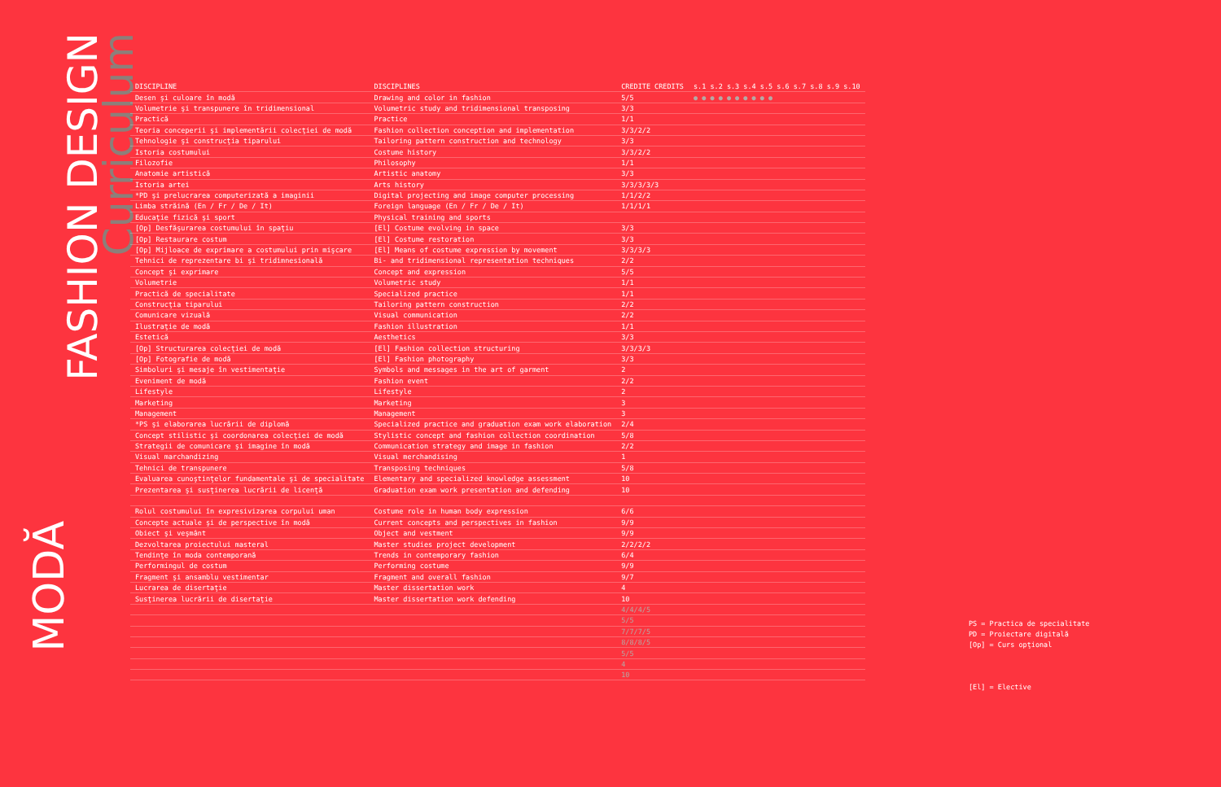FASHION DESIGN
Curriculum
MODĂ
| DISCIPLINE | DISCIPLINES | CREDITE CREDITS | s.1 s.2 s.3 s.4 s.5 s.6 s.7 s.8 s.9 s.10 |
| --- | --- | --- | --- |
| Desen şi culoare în modă | Drawing and color in fashion | 5/5 | ● ● ● ● ● ● ● ● ● ● |
| Volumetrie şi transpunere în tridimensional | Volumetric study and tridimensional transposing | 3/3 | |
| Practică | Practice | 1/1 | |
| Teoria conceperii şi implementării colecţiei de modă | Fashion collection conception and implementation | 3/3/2/2 | |
| Tehnologie şi construcţia tiparului | Tailoring pattern construction and technology | 3/3 | |
| Istoria costumului | Costume history | 3/3/2/2 | |
| Filozofie | Philosophy | 1/1 | |
| Anatomie artistică | Artistic anatomy | 3/3 | |
| Istoria artei | Arts history | 3/3/3/3/3 | |
| *PD şi prelucrarea computerizată a imaginii | Digital projecting and image computer processing | 1/1/2/2 | |
| Limba străină (En / Fr / De / It) | Foreign language (En / Fr / De / It) | 1/1/1/1 | |
| Educaţie fizică şi sport | Physical training and sports | | |
| [Op] Desfăşurarea costumului în spaţiu | [El] Costume evolving in space | 3/3 | |
| [Op] Restaurare costum | [El] Costume restoration | 3/3 | |
| [Op] Mijloace de exprimare a costumului prin mişcare | [El] Means of costume expression by movement | 3/3/3/3 | |
| Tehnici de reprezentare bi şi tridimnesională | Bi- and tridimensional representation techniques | 2/2 | |
| Concept şi exprimare | Concept and expression | 5/5 | |
| Volumetrie | Volumetric study | 1/1 | |
| Practică de specialitate | Specialized practice | 1/1 | |
| Construcţia tiparului | Tailoring pattern construction | 2/2 | |
| Comunicare vizuală | Visual communication | 2/2 | |
| Ilustraţie de modă | Fashion illustration | 1/1 | |
| Estetică | Aesthetics | 3/3 | |
| [Op] Structurarea colecţiei de modă | [El] Fashion collection structuring | 3/3/3/3 | |
| [Op] Fotografie de modă | [El] Fashion photography | 3/3 | |
| Simboluri şi mesaje în vestimentaţie | Symbols and messages in the art of garment | 2 | |
| Eveniment de modă | Fashion event | 2/2 | |
| Lifestyle | Lifestyle | 2 | |
| Marketing | Marketing | 3 | |
| Management | Management | 3 | |
| *PS şi elaborarea lucrării de diplomă | Specialized practice and graduation exam work elaboration | 2/4 | |
| Concept stilistic şi coordonarea colecţiei de modă | Stylistic concept and fashion collection coordination | 5/8 | |
| Strategii de comunicare şi imagine în modă | Communication strategy and image in fashion | 2/2 | |
| Visual marchandizing | Visual merchandising | 1 | |
| Tehnici de transpunere | Transposing techniques | 5/8 | |
| Evaluarea cunoştinţelor fundamentale şi de specialitate | Elementary and specialized knowledge assessment | 10 | |
| Prezentarea şi susţinerea lucrării de licenţă | Graduation exam work presentation and defending | 10 | |
| Rolul costumului în expresivizarea corpului uman | Costume role in human body expression | 6/6 | |
| Concepte actuale şi de perspective în modă | Current concepts and perspectives in fashion | 9/9 | |
| Obiect şi veşmânt | Object and vestment | 9/9 | |
| Dezvoltarea proiectului masteral | Master studies project development | 2/2/2/2 | |
| Tendinţe în moda contemporană | Trends in contemporary fashion | 6/4 | |
| Performingul de costum | Performing costume | 9/9 | |
| Fragment şi ansamblu vestimentar | Fragment and overall fashion | 9/7 | |
| Lucrarea de disertaţie | Master dissertation work | 4 | |
| Susţinerea lucrării de disertaţie | Master dissertation work defending | 10 | |
| | | 4/4/4/5 | |
| | | 5/5 | |
| | | 7/7/7/5 | |
| | | 8/8/8/5 | |
| | | 5/5 | |
| | | 4 | |
| | | 10 | |
PS = Practica de specialitate
PD = Proiectare digitală
[Op] = Curs opţional
[El] = Elective